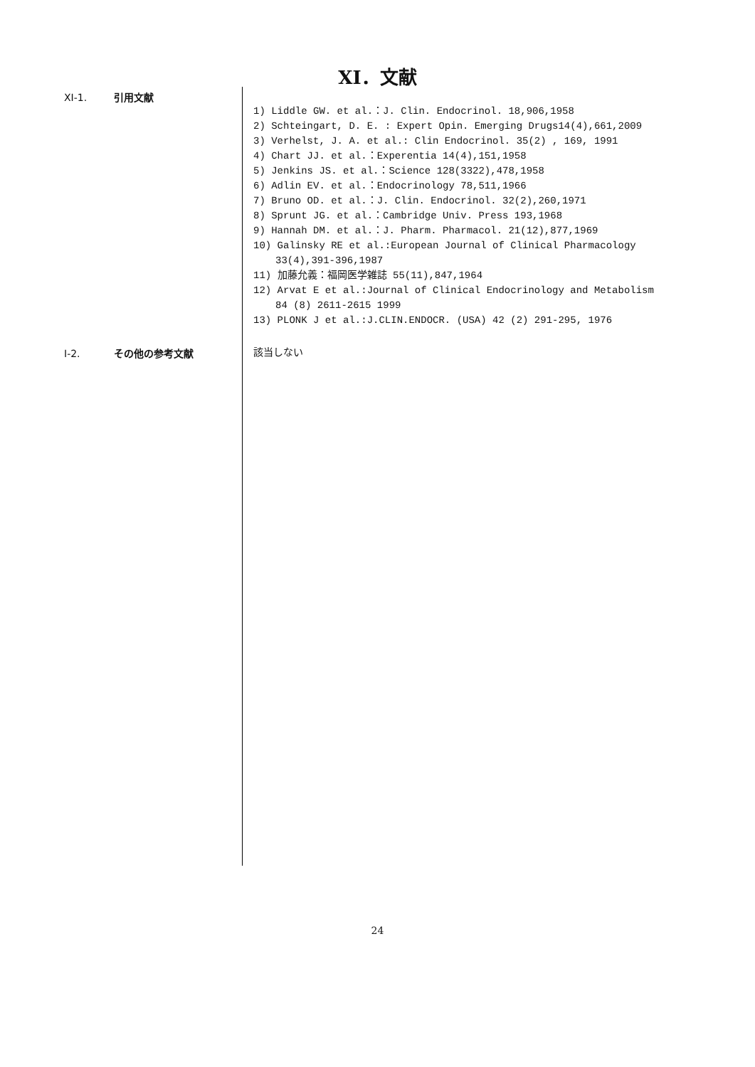XI．文献
XI-1. 引用文献
1) Liddle GW. et al.：J. Clin. Endocrinol. 18,906,1958
2) Schteingart, D. E. : Expert Opin. Emerging Drugs14(4),661,2009
3) Verhelst, J. A. et al.: Clin Endocrinol. 35(2) , 169, 1991
4) Chart JJ. et al.：Experentia 14(4),151,1958
5) Jenkins JS. et al.：Science 128(3322),478,1958
6) Adlin EV. et al.：Endocrinology 78,511,1966
7) Bruno OD. et al.：J. Clin. Endocrinol. 32(2),260,1971
8) Sprunt JG. et al.：Cambridge Univ. Press 193,1968
9) Hannah DM. et al.：J. Pharm. Pharmacol. 21(12),877,1969
10) Galinsky RE et al.:European Journal of Clinical Pharmacology
33(4),391-396,1987
11) 加藤允義：福岡医学雑誌 55(11),847,1964
12) Arvat E et al.:Journal of Clinical Endocrinology and Metabolism
84 (8) 2611-2615 1999
13) PLONK J et al.:J.CLIN.ENDOCR. (USA) 42 (2) 291-295, 1976
I-2. その他の参考文献
該当しない
24